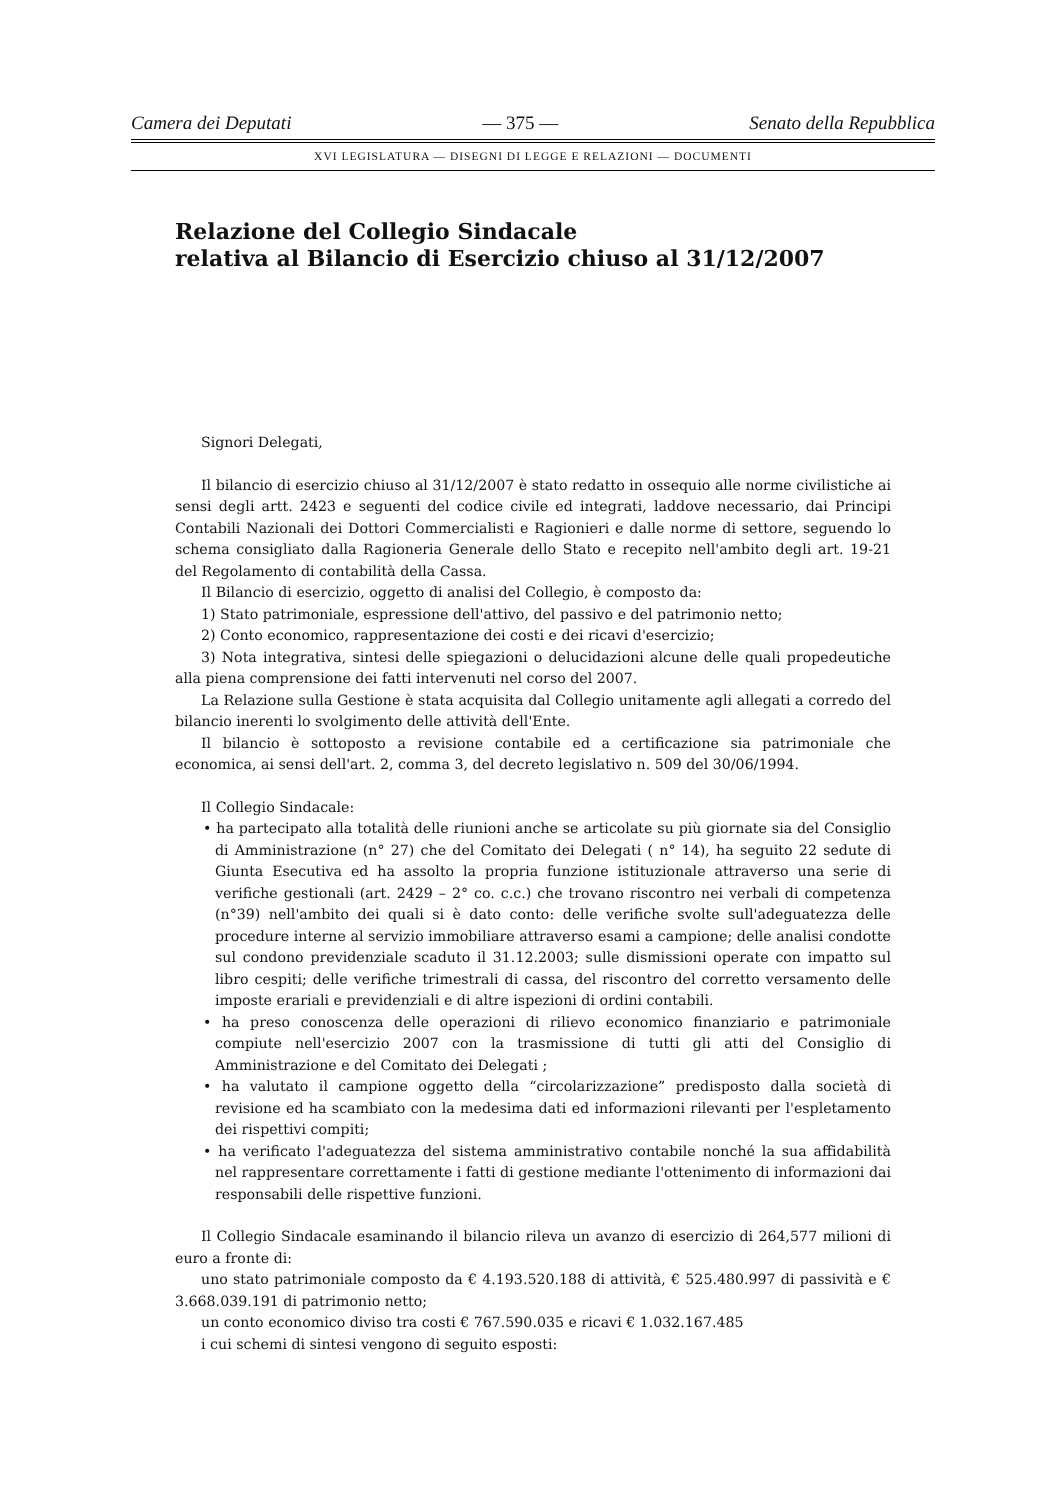Camera dei Deputati — 375 — Senato della Repubblica
XVI LEGISLATURA — DISEGNI DI LEGGE E RELAZIONI — DOCUMENTI
Relazione del Collegio Sindacale
relativa al Bilancio di Esercizio chiuso al 31/12/2007
Signori Delegati,
Il bilancio di esercizio chiuso al 31/12/2007 è stato redatto in ossequio alle norme civilistiche ai sensi degli artt. 2423 e seguenti del codice civile ed integrati, laddove necessario, dai Principi Contabili Nazionali dei Dottori Commercialisti e Ragionieri e dalle norme di settore, seguendo lo schema consigliato dalla Ragioneria Generale dello Stato e recepito nell'ambito degli art. 19-21 del Regolamento di contabilità della Cassa.
Il Bilancio di esercizio, oggetto di analisi del Collegio, è composto da:
1) Stato patrimoniale, espressione dell'attivo, del passivo e del patrimonio netto;
2) Conto economico, rappresentazione dei costi e dei ricavi d'esercizio;
3) Nota integrativa, sintesi delle spiegazioni o delucidazioni alcune delle quali propedeutiche alla piena comprensione dei fatti intervenuti nel corso del 2007.
La Relazione sulla Gestione è stata acquisita dal Collegio unitamente agli allegati a corredo del bilancio inerenti lo svolgimento delle attività dell'Ente.
Il bilancio è sottoposto a revisione contabile ed a certificazione sia patrimoniale che economica, ai sensi dell'art. 2, comma 3, del decreto legislativo n. 509 del 30/06/1994.
Il Collegio Sindacale:
• ha partecipato alla totalità delle riunioni anche se articolate su più giornate sia del Consiglio di Amministrazione (n° 27) che del Comitato dei Delegati ( n° 14), ha seguito 22 sedute di Giunta Esecutiva ed ha assolto la propria funzione istituzionale attraverso una serie di verifiche gestionali (art. 2429 – 2° co. c.c.) che trovano riscontro nei verbali di competenza (n°39) nell'ambito dei quali si è dato conto: delle verifiche svolte sull'adeguatezza delle procedure interne al servizio immobiliare attraverso esami a campione; delle analisi condotte sul condono previdenziale scaduto il 31.12.2003; sulle dismissioni operate con impatto sul libro cespiti; delle verifiche trimestrali di cassa, del riscontro del corretto versamento delle imposte erariali e previdenziali e di altre ispezioni di ordini contabili.
• ha preso conoscenza delle operazioni di rilievo economico finanziario e patrimoniale compiute nell'esercizio 2007 con la trasmissione di tutti gli atti del Consiglio di Amministrazione e del Comitato dei Delegati ;
• ha valutato il campione oggetto della “circolarizzazione” predisposto dalla società di revisione ed ha scambiato con la medesima dati ed informazioni rilevanti per l'espletamento dei rispettivi compiti;
• ha verificato l'adeguatezza del sistema amministrativo contabile nonché la sua affidabilità nel rappresentare correttamente i fatti di gestione mediante l'ottenimento di informazioni dai responsabili delle rispettive funzioni.
Il Collegio Sindacale esaminando il bilancio rileva un avanzo di esercizio di 264,577 milioni di euro a fronte di:
uno stato patrimoniale composto da € 4.193.520.188 di attività, € 525.480.997 di passività e € 3.668.039.191 di patrimonio netto;
un conto economico diviso tra costi € 767.590.035 e ricavi € 1.032.167.485
i cui schemi di sintesi vengono di seguito esposti: